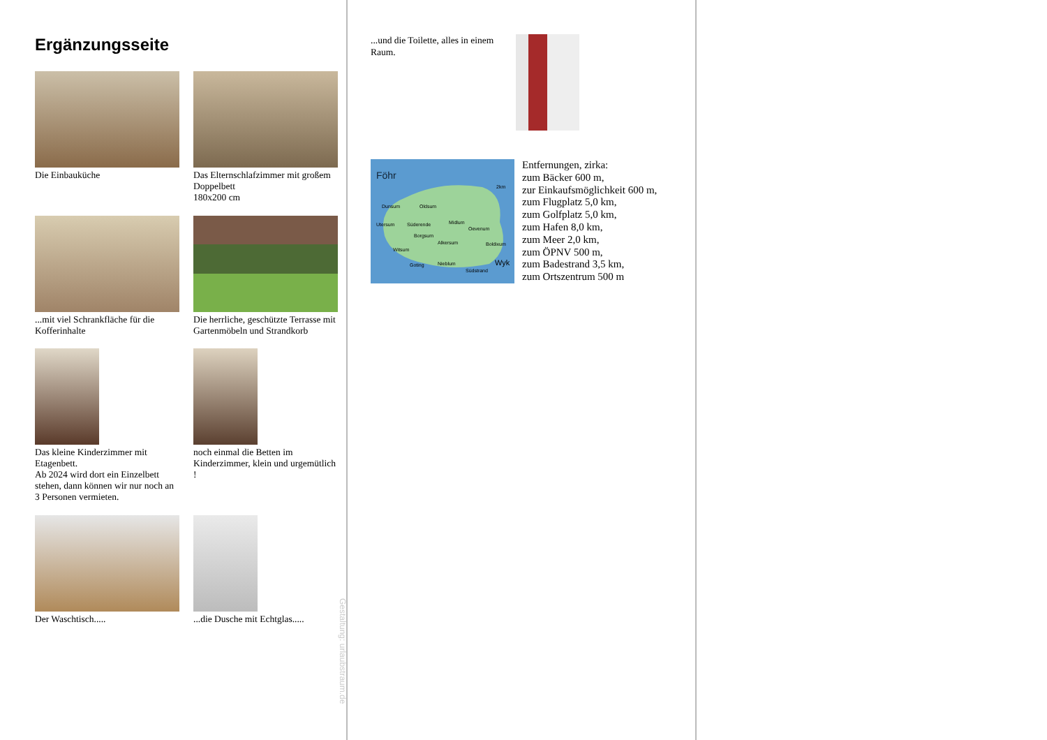Ergänzungsseite
Die Einbauküche
Das Elternschlafzimmer mit großem Doppelbett
180x200 cm
...mit viel Schrankfläche für die Kofferinhalte
Die herrliche, geschützte Terrasse mit Gartenmöbeln und Strandkorb
Das kleine Kinderzimmer mit Etagenbett.
Ab 2024 wird dort ein Einzelbett stehen, dann können wir nur noch an 3 Personen vermieten.
noch einmal die Betten im Kinderzimmer, klein und urgemütlich !
Der Waschtisch.....
...die Dusche mit Echtglas.....
Gestaltung: urlaubstraum.de
...und die Toilette, alles in einem Raum.
Föhr
2km
Dunsum
Oldsum
Süderende
Utersum
Midlum
Oevenum
Borgsum
Alkersum
Boldixum
Witsum
Goting
Nieblum
Wyk
Südstrand
Entfernungen, zirka:
zum Bäcker 600 m,
zur Einkaufsmöglichkeit 600 m,
zum Flugplatz 5,0 km,
zum Golfplatz 5,0 km,
zum Hafen 8,0 km,
zum Meer 2,0 km,
zum ÖPNV 500 m,
zum Badestrand 3,5 km,
zum Ortszentrum 500 m